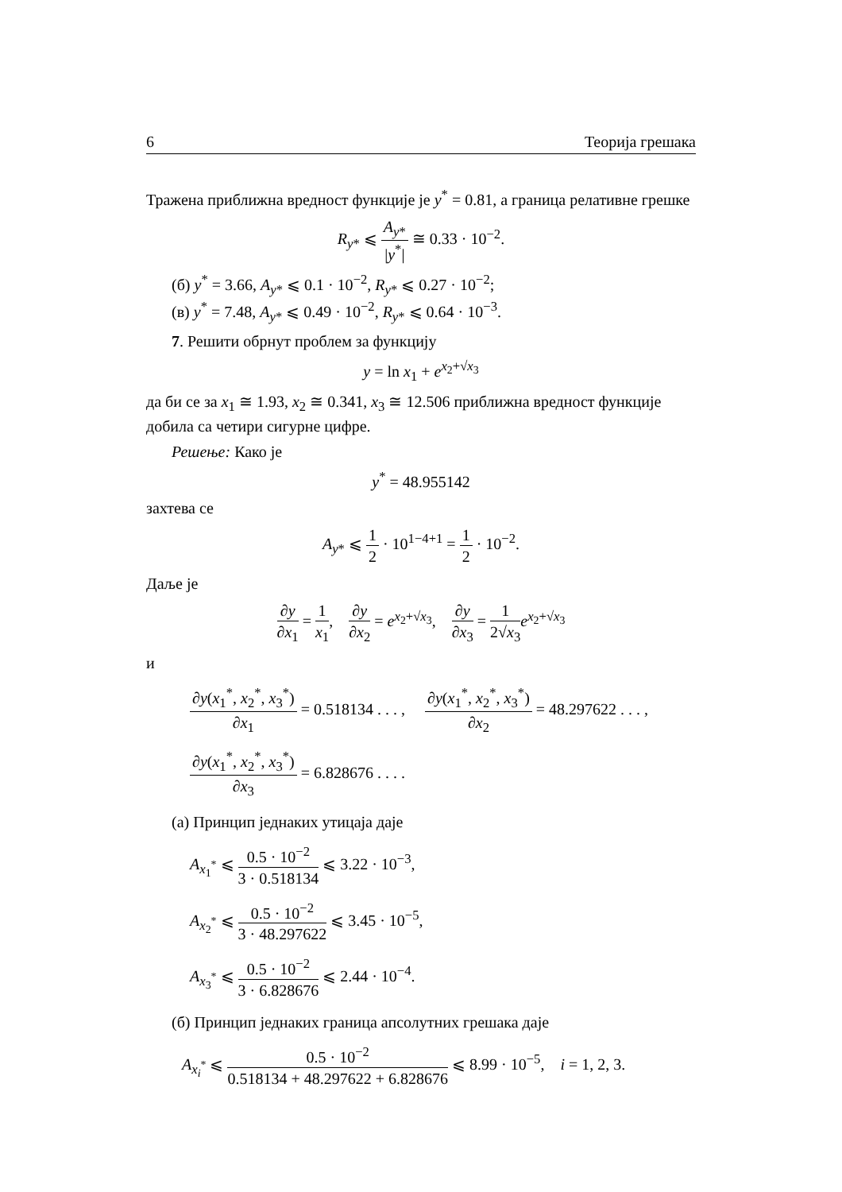6 Теорија грешака
Тражена приближна вредност функције је y<sup>*</sup> = 0.81, а граница релативне грешке
R<sub>y*</sub> ⩽ A<sub>y*</sub> |y<sup>*</sup>| ≅ 0.33 · 10<sup>−2</sup>.
(б) y<sup>*</sup> = 3.66, A<sub>y*</sub> ⩽ 0.1 · 10<sup>−2</sup>, R<sub>y*</sub> ⩽ 0.27 · 10<sup>−2</sup>;
(в) y<sup>*</sup> = 7.48, A<sub>y*</sub> ⩽ 0.49 · 10<sup>−2</sup>, R<sub>y*</sub> ⩽ 0.64 · 10<sup>−3</sup>.
7. Решити обрнут проблем за функцију
y = ln x<sub>1</sub> + e<sup>x<sub>2</sub>+√x<sub>3</sub></sup>
да би се за x<sub>1</sub> ≅ 1.93, x<sub>2</sub> ≅ 0.341, x<sub>3</sub> ≅ 12.506 приближна вредност функције добила са четири сигурне цифре.
Решење: Како је
y<sup>*</sup> = 48.955142
захтева се
A<sub>y*</sub> ⩽ 1 2 · 10<sup>1−4+1</sup> = 1 2 · 10<sup>−2</sup>.
Даље је
∂y ∂x<sub>1</sub> = 1 x<sub>1</sub>, ∂y ∂x<sub>2</sub> = e<sup>x<sub>2</sub>+√x<sub>3</sub></sup>, ∂y ∂x<sub>3</sub> = 1 2√x<sub>3</sub> e<sup>x<sub>2</sub>+√x<sub>3</sub></sup>
и
∂y(x<sub>1</sub><sup>*</sup>, x<sub>2</sub><sup>*</sup>, x<sub>3</sub><sup>*</sup>) ∂x<sub>1</sub> = 0.518134 . . . , ∂y(x<sub>1</sub><sup>*</sup>, x<sub>2</sub><sup>*</sup>, x<sub>3</sub><sup>*</sup>) ∂x<sub>2</sub> = 48.297622 . . . ,
∂y(x<sub>1</sub><sup>*</sup>, x<sub>2</sub><sup>*</sup>, x<sub>3</sub><sup>*</sup>) ∂x<sub>3</sub> = 6.828676 . . . .
(а) Принцип једнаких утицаја даје
A<sub>x<sub>1</sub><sup>*</sup></sub> ⩽ 0.5 · 10<sup>−2</sup> 3 · 0.518134 ⩽ 3.22 · 10<sup>−3</sup>,
A<sub>x<sub>2</sub><sup>*</sup></sub> ⩽ 0.5 · 10<sup>−2</sup> 3 · 48.297622 ⩽ 3.45 · 10<sup>−5</sup>,
A<sub>x<sub>3</sub><sup>*</sup></sub> ⩽ 0.5 · 10<sup>−2</sup> 3 · 6.828676 ⩽ 2.44 · 10<sup>−4</sup>.
(б) Принцип једнаких граница апсолутних грешака даје
A<sub>x<sub>i</sub><sup>*</sup></sub> ⩽ 0.5 · 10<sup>−2</sup> 0.518134 + 48.297622 + 6.828676 ⩽ 8.99 · 10<sup>−5</sup>, i = 1, 2, 3.